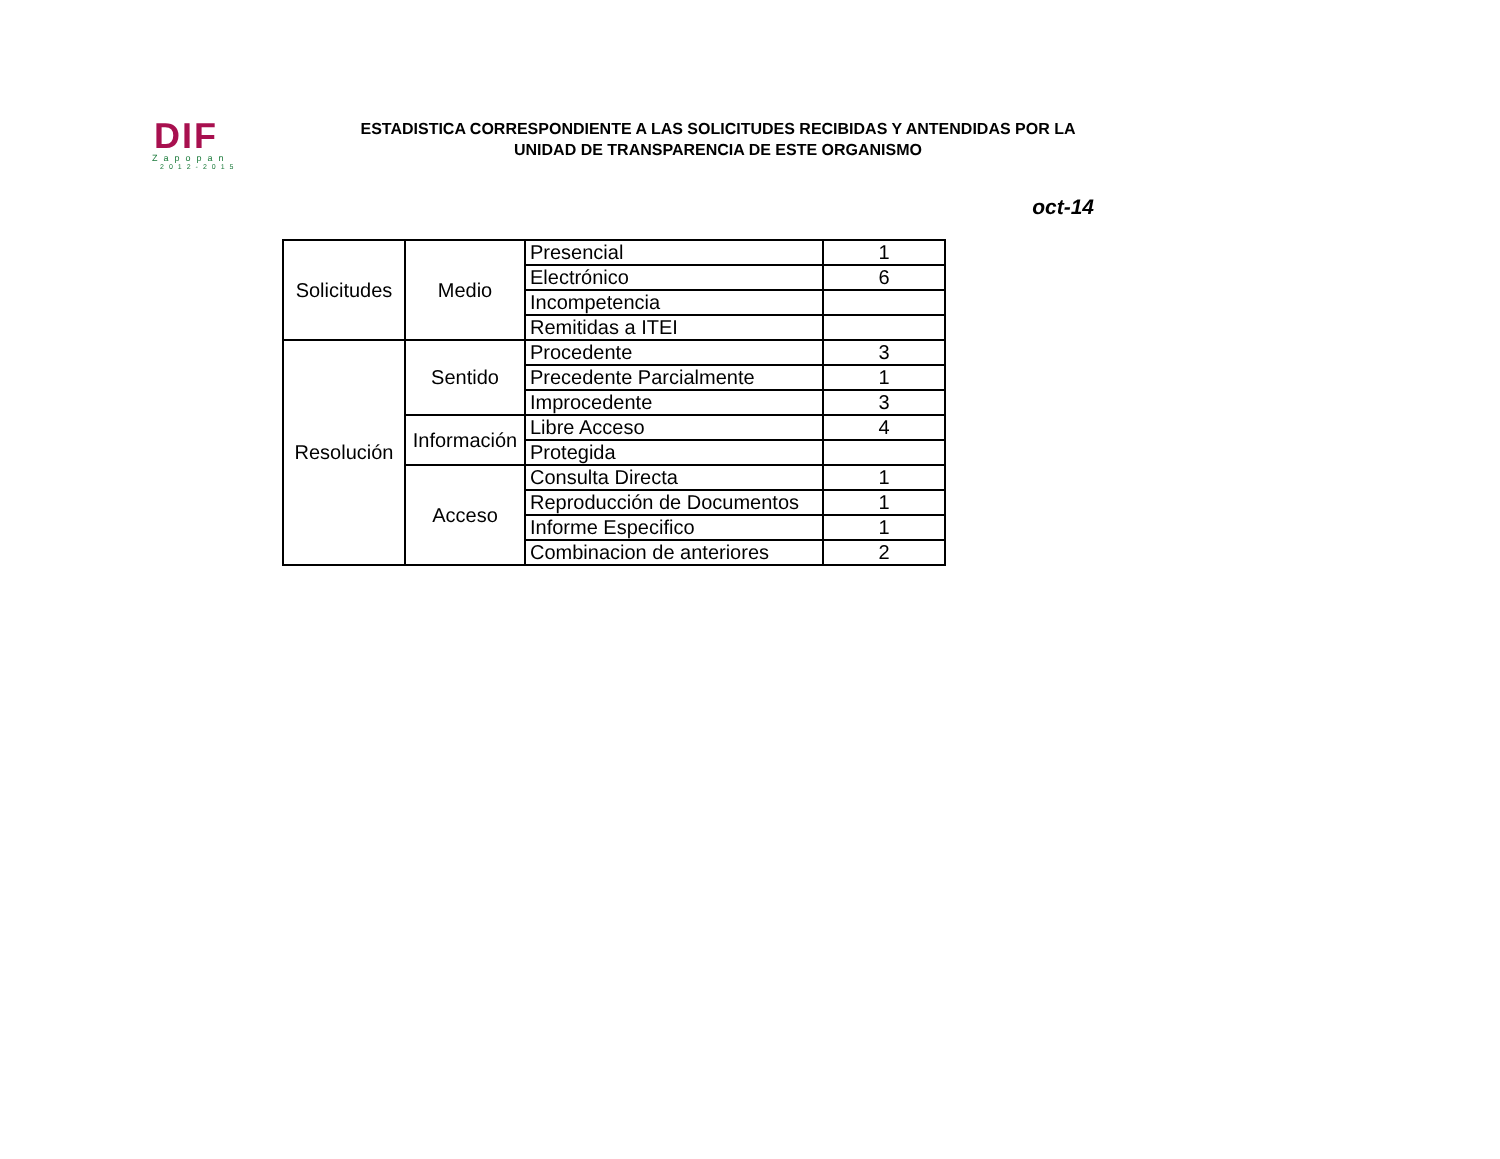DIF
Zapopan
2012-2015
ESTADISTICA CORRESPONDIENTE A LAS SOLICITUDES RECIBIDAS Y ANTENDIDAS POR LA
UNIDAD DE TRANSPARENCIA DE ESTE ORGANISMO
oct-14
| Solicitudes | Medio | Presencial | 1 |
| | | Electrónico | 6 |
| | | Incompetencia | |
| | | Remitidas a ITEI | |
| Resolución | Sentido | Procedente | 3 |
| | | Precedente Parcialmente | 1 |
| | | Improcedente | 3 |
| | Información | Libre Acceso | 4 |
| | | Protegida | |
| | Acceso | Consulta Directa | 1 |
| | | Reproducción de Documentos | 1 |
| | | Informe Especifico | 1 |
| | | Combinacion de anteriores | 2 |